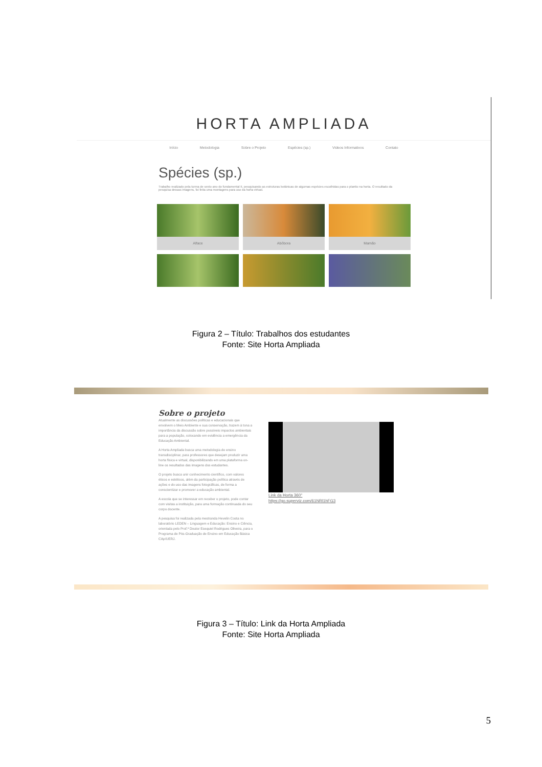HORTA AMPLIADA
Início Metodologia Sobre o Projeto Espécies (sp.) Videos Informativos Contato
Spécies (sp.)
Trabalho realizado pela turma de sexto ano do fundamental II, pesquisando as estruturas botânicas de algumas espécies escolhidas para o plantio na horta. O resultado da pesquisa dessas imagens, foi feita uma montagens para uso da horta virtual.
Alface
Abóbora
Mamão
Figura 2 – Título: Trabalhos dos estudantes
Fonte: Site Horta Ampliada
Sobre o projeto
Atualmente as discussões políticas e educacionais que envolvem o Meio Ambiente e sua conservação, trazem à tona a importância da discussão sobre possíveis impactos ambientais para a população, colocando em evidência a emergência da Educação Ambiental.
A Horta Ampliada busca uma metodologia de ensino transdisciplinar, para professores que desejam produzir uma horta física e virtual, disponibilizando em uma plataforma on-line os resultados das imagens dos estudantes.
O projeto busca unir conhecimento científico, com valores éticos e estéticos, além da participação política através de ações e do uso das imagens fotográficas, de forma a conscientizar e promover a educação ambiental.
A escola que se interessar em receber o projeto, pode contar com visitas a instituição, para uma formação continuada do seu corpo docente.
A pesquisa foi realizada pela mestranda Hevelin Costa no laboratório LEDEN – Linguagem e Educação: Ensino e Ciência, orientada pelo Prof.º Doutor Esequiel Rodrigues Oliveira, para o Programa de Pós-Graduação de Ensino em Educação Básica CAp/UERJ.
Link da Horta 360°
https://go.superviz.com/61NRl1hFG3
Figura 3 – Título: Link da Horta Ampliada
Fonte: Site Horta Ampliada
5